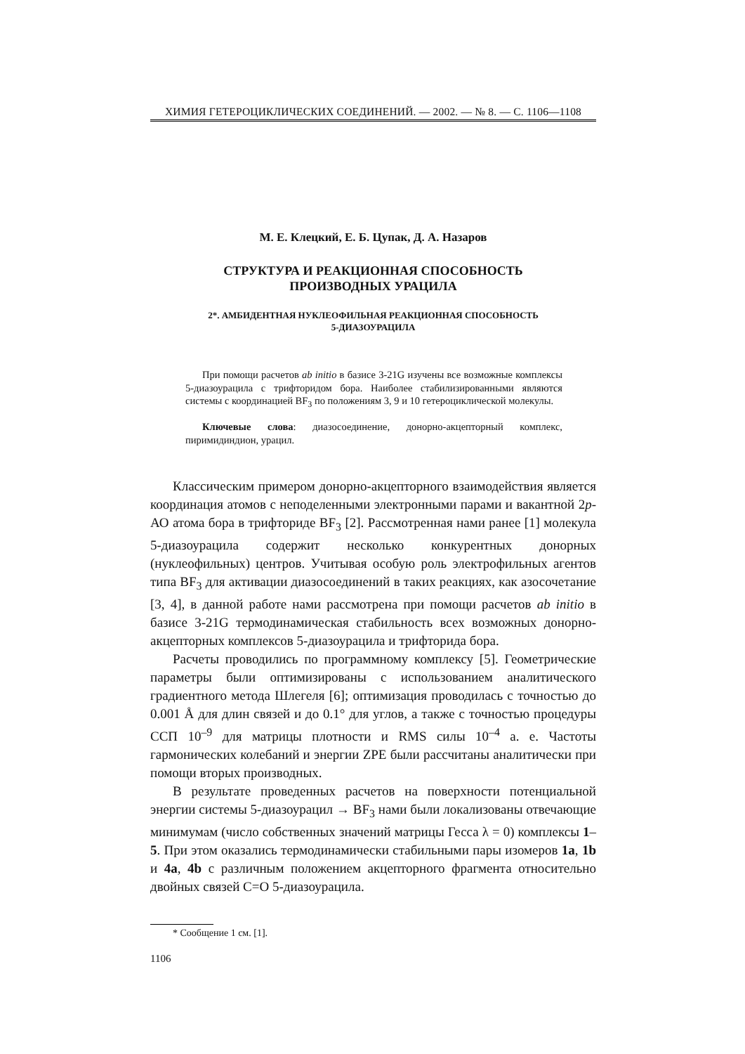ХИМИЯ ГЕТЕРОЦИКЛИЧЕСКИХ СОЕДИНЕНИЙ. — 2002. — № 8. — С. 1106—1108
М. Е. Клецкий, Е. Б. Цупак, Д. А. Назаров
СТРУКТУРА И РЕАКЦИОННАЯ СПОСОБНОСТЬ
ПРОИЗВОДНЫХ УРАЦИЛА
2*. АМБИДЕНТНАЯ НУКЛЕОФИЛЬНАЯ РЕАКЦИОННАЯ СПОСОБНОСТЬ
5-ДИАЗОУРАЦИЛА
При помощи расчетов ab initio в базисе 3-21G изучены все возможные комплексы 5-диазоурацила с трифторидом бора. Наиболее стабилизированными являются системы с координацией BF<sub>3</sub> по положениям 3, 9 и 10 гетероциклической молекулы.
Ключевые слова: диазосоединение, донорно-акцепторный комплекс, пиримидиндион, урацил.
Классическим примером донорно-акцепторного взаимодействия является координация атомов с неподеленными электронными парами и вакантной 2p-АО атома бора в трифториде BF<sub>3</sub> [2]. Рассмотренная нами ранее [1] молекула 5-диазоурацила содержит несколько конкурентных донорных (нуклеофильных) центров. Учитывая особую роль электрофильных агентов типа BF<sub>3</sub> для активации диазосоединений в таких реакциях, как азосочетание [3, 4], в данной работе нами рассмотрена при помощи расчетов ab initio в базисе 3-21G термодинамическая стабильность всех возможных донорно-акцепторных комплексов 5-диазоурацила и трифторида бора.
Расчеты проводились по программному комплексу [5]. Геометрические параметры были оптимизированы с использованием аналитического градиентного метода Шлегеля [6]; оптимизация проводилась с точностью до 0.001 Å для длин связей и до 0.1° для углов, а также с точностью процедуры ССП 10<sup>–9</sup> для матрицы плотности и RMS силы 10<sup>–4</sup> а. е. Частоты гармонических колебаний и энергии ZPE были рассчитаны аналитически при помощи вторых производных.
В результате проведенных расчетов на поверхности потенциальной энергии системы 5-диазоурацил → BF<sub>3</sub> нами были локализованы отвечающие минимумам (число собственных значений матрицы Гесса λ = 0) комплексы 1–5. При этом оказались термодинамически стабильными пары изомеров 1a, 1b и 4a, 4b с различным положением акцепторного фрагмента относительно двойных связей С=О 5-диазоурацила.
* Сообщение 1 см. [1].
1106